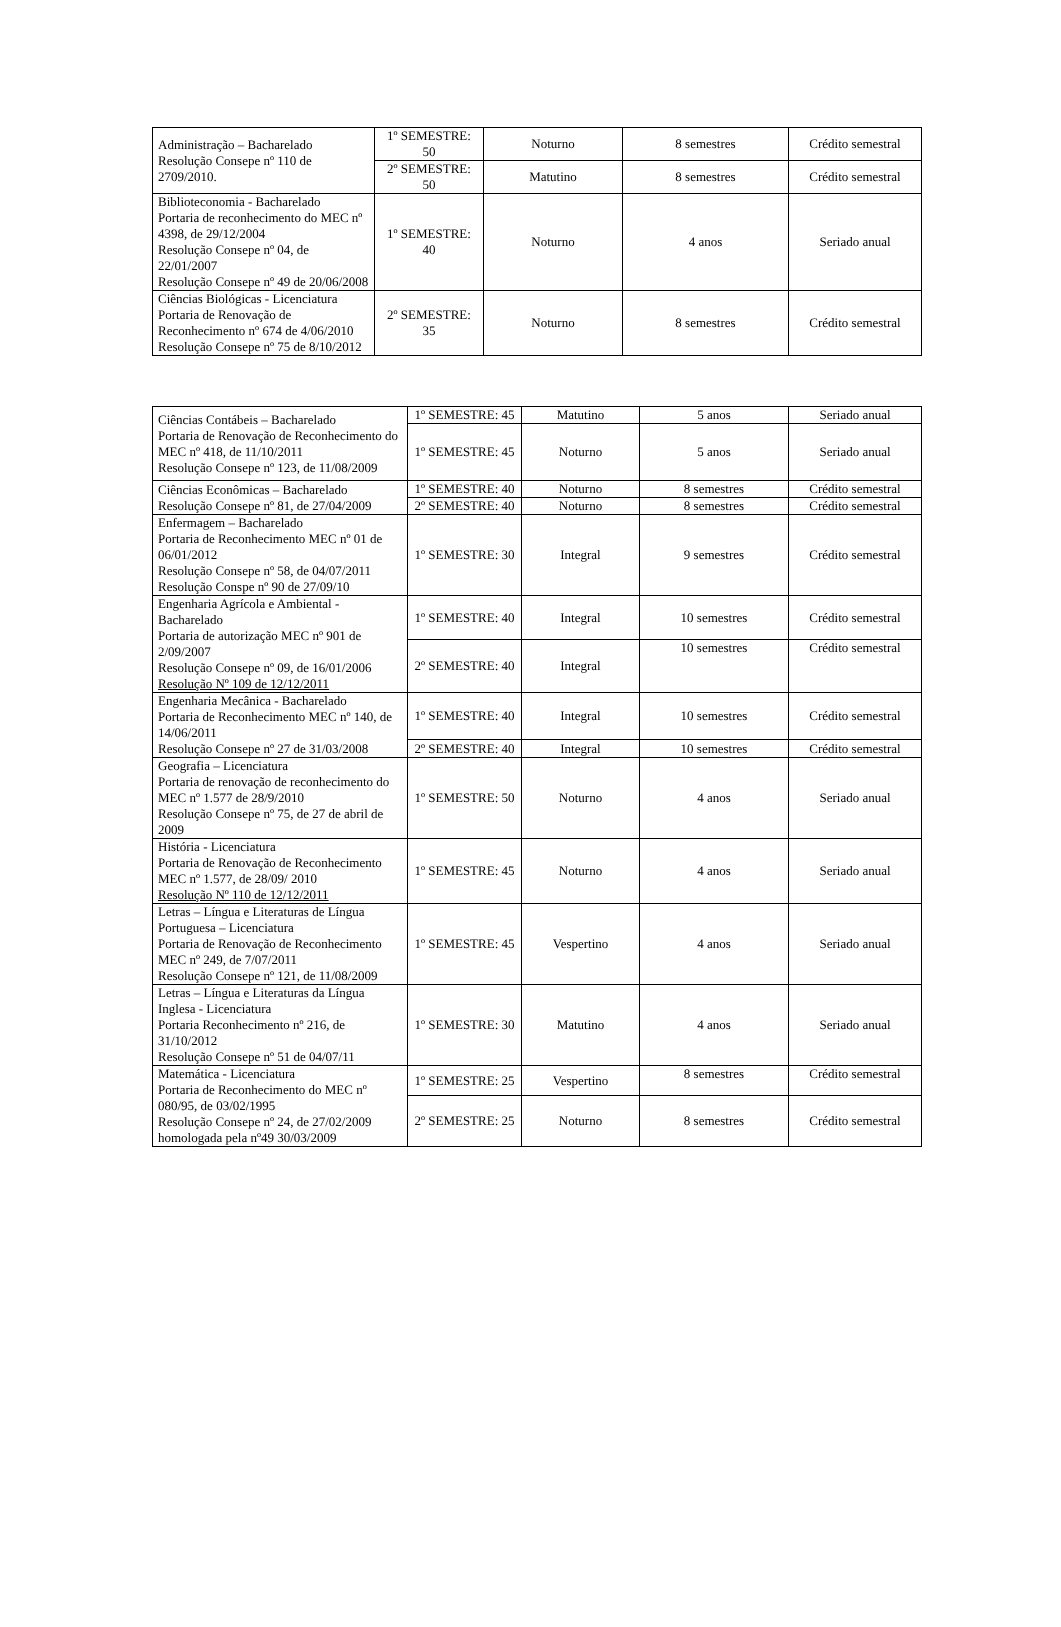| Administração – Bacharelado Resolução Consepe nº 110 de 2709/2010. | 1º SEMESTRE: 50 | Noturno | 8 semestres | Crédito semestral |
| | 2º SEMESTRE: 50 | Matutino | 8 semestres | Crédito semestral |
| Biblioteconomia - Bacharelado Portaria de reconhecimento do MEC nº 4398, de 29/12/2004 Resolução Consepe nº 04, de 22/01/2007 Resolução Consepe nº 49 de 20/06/2008 | 1º SEMESTRE: 40 | Noturno | 4 anos | Seriado anual |
| Ciências Biológicas - Licenciatura Portaria de Renovação de Reconhecimento nº 674 de 4/06/2010 Resolução Consepe nº 75 de 8/10/2012 | 2º SEMESTRE: 35 | Noturno | 8 semestres | Crédito semestral |
| Ciências Contábeis – Bacharelado Portaria de Renovação de Reconhecimento do MEC nº 418, de 11/10/2011 Resolução Consepe nº 123, de 11/08/2009 | 1º SEMESTRE: 45 | Matutino | 5 anos | Seriado anual |
| | 1º SEMESTRE: 45 | Noturno | 5 anos | Seriado anual |
| Ciências Econômicas – Bacharelado Resolução Consepe nº 81, de 27/04/2009 | 1º SEMESTRE: 40 | Noturno | 8 semestres | Crédito semestral |
| | 2º SEMESTRE: 40 | Noturno | 8 semestres | Crédito semestral |
| Enfermagem – Bacharelado Portaria de Reconhecimento MEC nº 01 de 06/01/2012 Resolução Consepe nº 58, de 04/07/2011 Resolução Conspe nº 90 de 27/09/10 | 1º SEMESTRE: 30 | Integral | 9 semestres | Crédito semestral |
| Engenharia Agrícola e Ambiental - Bacharelado Portaria de autorização MEC nº 901 de 2/09/2007 Resolução Consepe nº 09, de 16/01/2006 Resolução Nº 109 de 12/12/2011 | 1º SEMESTRE: 40 | Integral | 10 semestres | Crédito semestral |
| | 2º SEMESTRE: 40 | Integral | 10 semestres | Crédito semestral |
| Engenharia Mecânica - Bacharelado Portaria de Reconhecimento MEC nº 140, de 14/06/2011 Resolução Consepe nº 27 de 31/03/2008 | 1º SEMESTRE: 40 | Integral | 10 semestres | Crédito semestral |
| | 2º SEMESTRE: 40 | Integral | 10 semestres | Crédito semestral |
| Geografia – Licenciatura Portaria de renovação de reconhecimento do MEC nº 1.577 de 28/9/2010 Resolução Consepe nº 75, de 27 de abril de 2009 | 1º SEMESTRE: 50 | Noturno | 4 anos | Seriado anual |
| História - Licenciatura Portaria de Renovação de Reconhecimento MEC nº 1.577, de 28/09/ 2010 Resolução Nº 110 de 12/12/2011 | 1º SEMESTRE: 45 | Noturno | 4 anos | Seriado anual |
| Letras – Língua e Literaturas de Língua Portuguesa – Licenciatura Portaria de Renovação de Reconhecimento MEC nº 249, de 7/07/2011 Resolução Consepe nº 121, de 11/08/2009 | 1º SEMESTRE: 45 | Vespertino | 4 anos | Seriado anual |
| Letras – Língua e Literaturas da Língua Inglesa - Licenciatura Portaria Reconhecimento nº 216, de 31/10/2012 Resolução Consepe nº 51 de 04/07/11 | 1º SEMESTRE: 30 | Matutino | 4 anos | Seriado anual |
| Matemática - Licenciatura Portaria de Reconhecimento do MEC nº 080/95, de 03/02/1995 Resolução Consepe nº 24, de 27/02/2009 homologada pela nº49 30/03/2009 | 1º SEMESTRE: 25 | Vespertino | 8 semestres | Crédito semestral |
| | 2º SEMESTRE: 25 | Noturno | 8 semestres | Crédito semestral |